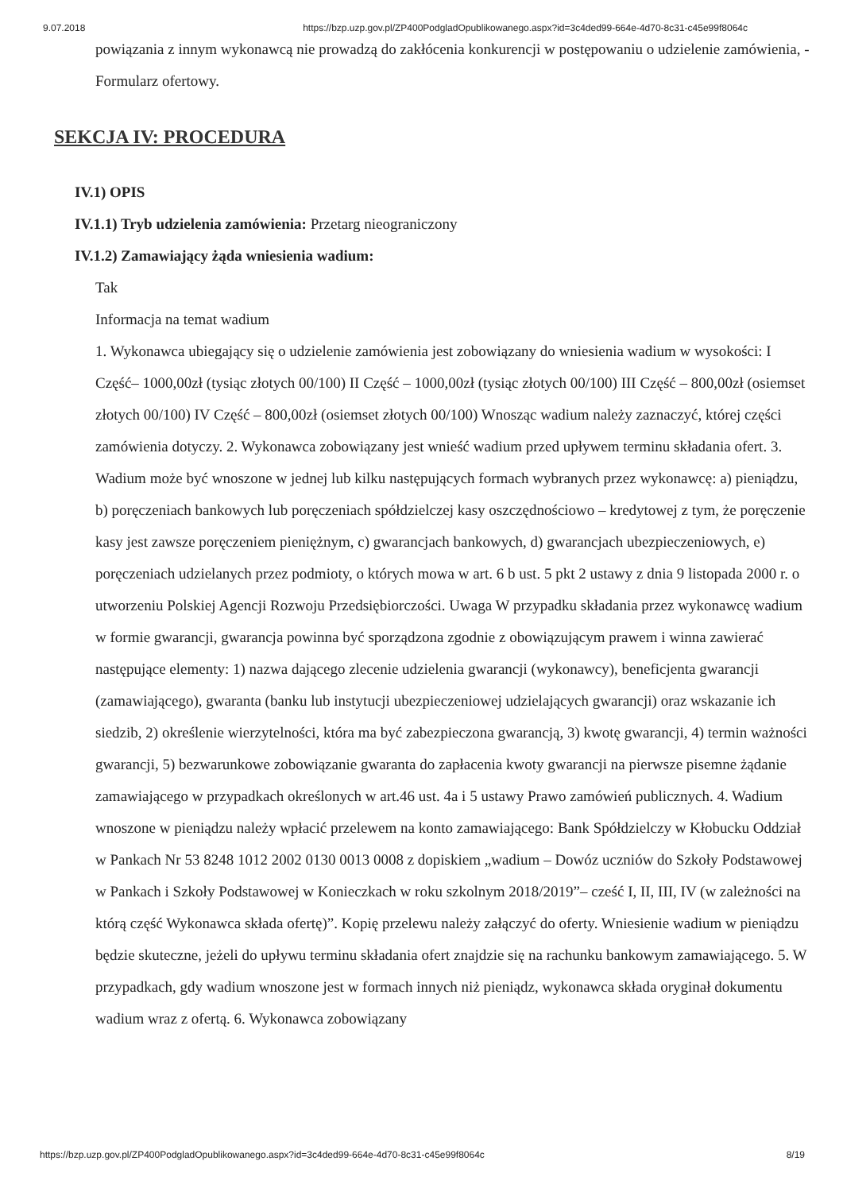9.07.2018 https://bzp.uzp.gov.pl/ZP400PodgladOpublikowanego.aspx?id=3c4ded99-664e-4d70-8c31-c45e99f8064c
powiązania z innym wykonawcą nie prowadzą do zakłócenia konkurencji w postępowaniu o udzielenie zamówienia, - Formularz ofertowy.
SEKCJA IV: PROCEDURA
IV.1) OPIS
IV.1.1) Tryb udzielenia zamówienia: Przetarg nieograniczony
IV.1.2) Zamawiający żąda wniesienia wadium:
Tak
Informacja na temat wadium
1. Wykonawca ubiegający się o udzielenie zamówienia jest zobowiązany do wniesienia wadium w wysokości: I Część– 1000,00zł (tysiąc złotych 00/100) II Część – 1000,00zł (tysiąc złotych 00/100) III Część – 800,00zł (osiemset złotych 00/100) IV Część – 800,00zł (osiemset złotych 00/100) Wnosząc wadium należy zaznaczyć, której części zamówienia dotyczy. 2. Wykonawca zobowiązany jest wnieść wadium przed upływem terminu składania ofert. 3. Wadium może być wnoszone w jednej lub kilku następujących formach wybranych przez wykonawcę: a) pieniądzu, b) poręczeniach bankowych lub poręczeniach spółdzielczej kasy oszczędnościowo – kredytowej z tym, że poręczenie kasy jest zawsze poręczeniem pieniężnym, c) gwarancjach bankowych, d) gwarancjach ubezpieczeniowych, e) poręczeniach udzielanych przez podmioty, o których mowa w art. 6 b ust. 5 pkt 2 ustawy z dnia 9 listopada 2000 r. o utworzeniu Polskiej Agencji Rozwoju Przedsiębiorczości. Uwaga W przypadku składania przez wykonawcę wadium w formie gwarancji, gwarancja powinna być sporządzona zgodnie z obowiązującym prawem i winna zawierać następujące elementy: 1) nazwa dającego zlecenie udzielenia gwarancji (wykonawcy), beneficjenta gwarancji (zamawiającego), gwaranta (banku lub instytucji ubezpieczeniowej udzielających gwarancji) oraz wskazanie ich siedzib, 2) określenie wierzytelności, która ma być zabezpieczona gwarancją, 3) kwotę gwarancji, 4) termin ważności gwarancji, 5) bezwarunkowe zobowiązanie gwaranta do zapłacenia kwoty gwarancji na pierwsze pisemne żądanie zamawiającego w przypadkach określonych w art.46 ust. 4a i 5 ustawy Prawo zamówień publicznych. 4. Wadium wnoszone w pieniądzu należy wpłacić przelewem na konto zamawiającego: Bank Spółdzielczy w Kłobucku Oddział w Pankach Nr 53 8248 1012 2002 0130 0013 0008 z dopiskiem „wadium – Dowóz uczniów do Szkoły Podstawowej w Pankach i Szkoły Podstawowej w Konieczkach w roku szkolnym 2018/2019”– cześć I, II, III, IV (w zależności na którą część Wykonawca składa ofertę)”. Kopię przelewu należy załączyć do oferty. Wniesienie wadium w pieniądzu będzie skuteczne, jeżeli do upływu terminu składania ofert znajdzie się na rachunku bankowym zamawiającego. 5. W przypadkach, gdy wadium wnoszone jest w formach innych niż pieniądz, wykonawca składa oryginał dokumentu wadium wraz z ofertą. 6. Wykonawca zobowiązany
https://bzp.uzp.gov.pl/ZP400PodgladOpublikowanego.aspx?id=3c4ded99-664e-4d70-8c31-c45e99f8064c 8/19